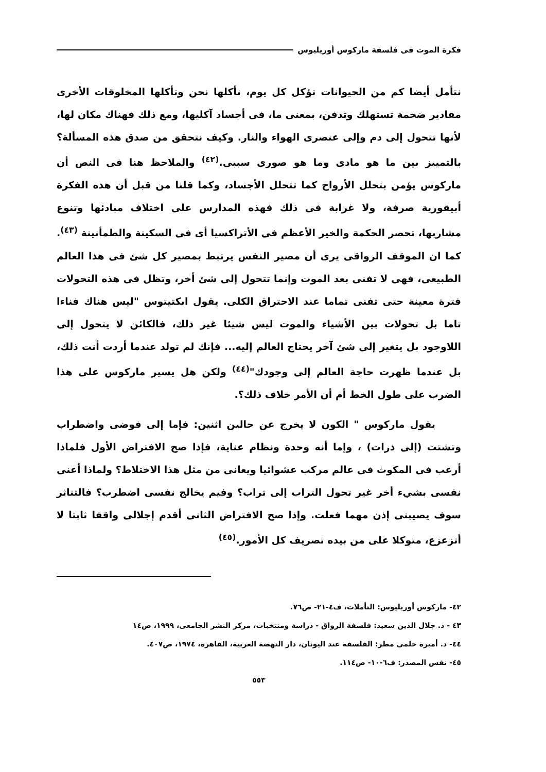فكرة الموت فى فلسفة ماركوس أوريليوس
نتأمل أيضا كم من الحيوانات تؤكل كل يوم، نأكلها نحن وتأكلها المخلوقات الأخرى مقادير ضخمة تستهلك وتدفن، بمعنى ما، فى أجساد آكليها، ومع ذلك فهناك مكان لها، لأنها تتحول إلى دم وإلى عنصرى الهواء والنار. وكيف نتحقق من صدق هذه المسألة؟ بالتمييز بين ما هو مادى وما هو صورى سببى.<sup>(٤٢)</sup> والملاحظ هنا فى النص أن ماركوس يؤمن بتحلل الأرواح كما تتحلل الأجساد، وكما قلنا من قبل أن هذه الفكرة أبيقورية صرفة، ولا غرابة فى ذلك فهذه المدارس على اختلاف مبادئها وتنوع مشاربها، تحصر الحكمة والخير الأعظم فى الأتراكسيا أى فى السكينة والطمأنينة <sup>(٤٣)</sup>. كما ان الموقف الرواقى يرى أن مصير النفس يرتبط بمصير كل شئ فى هذا العالم الطبيعى، فهى لا تفنى بعد الموت وإنما تتحول إلى شئ أخر، وتظل فى هذه التحولات فترة معينة حتى تفنى تماما عند الاحتراق الكلى. يقول ابكتيتوس "ليس هناك فناءا تاما بل تحولات بين الأشياء والموت ليس شيئا غير ذلك، فالكائن لا يتحول إلى اللاوجود بل يتغير إلى شئ آخر يحتاج العالم إليه... فإنك لم تولد عندما أردت أنت ذلك، بل عندما ظهرت حاجة العالم إلى وجودك"<sup>(٤٤)</sup> ولكن هل يسير ماركوس على هذا الضرب على طول الخط أم أن الأمر خلاف ذلك؟.
يقول ماركوس " الكون لا يخرج عن حالين اثنين: فإما إلى فوضى واضطراب وتشتت (إلى ذرات) ، وإما أنه وحدة ونظام عناية، فإذا صح الافتراض الأول فلماذا أرغب فى المكوث فى عالم مركب عشوائيا ويعانى من مثل هذا الاختلاط؟ ولماذا أعنى نفسى بشيء أخر غير تحول التراب إلى تراب؟ وفيم يخالج نفسى اضطرب؟ فالتناثر سوف يصيبنى إذن مهما فعلت. وإذا صح الافتراض الثانى أقدم إجلالى واقفا ثابتا لا أتزعزع، متوكلا على من بيده تصريف كل الأمور.<sup>(٤٥)</sup>
٤٢- ماركوس أوريليوس: التأملات، ف٤-٢١- ص٧٦.
٤٣ - د. جلال الدين سعيد: فلسفة الرواق - دراسة ومنتخبات، مركز النشر الجامعى، ١٩٩٩، ص١٤
٤٤- د. أميرة حلمى مطر: الفلسفة عند اليونان، دار النهضة العربية، القاهرة، ١٩٧٤، ص٤٠٧.
٤٥- نفس المصدر: ف٦-١٠- ص١١٤.
٥٥٣